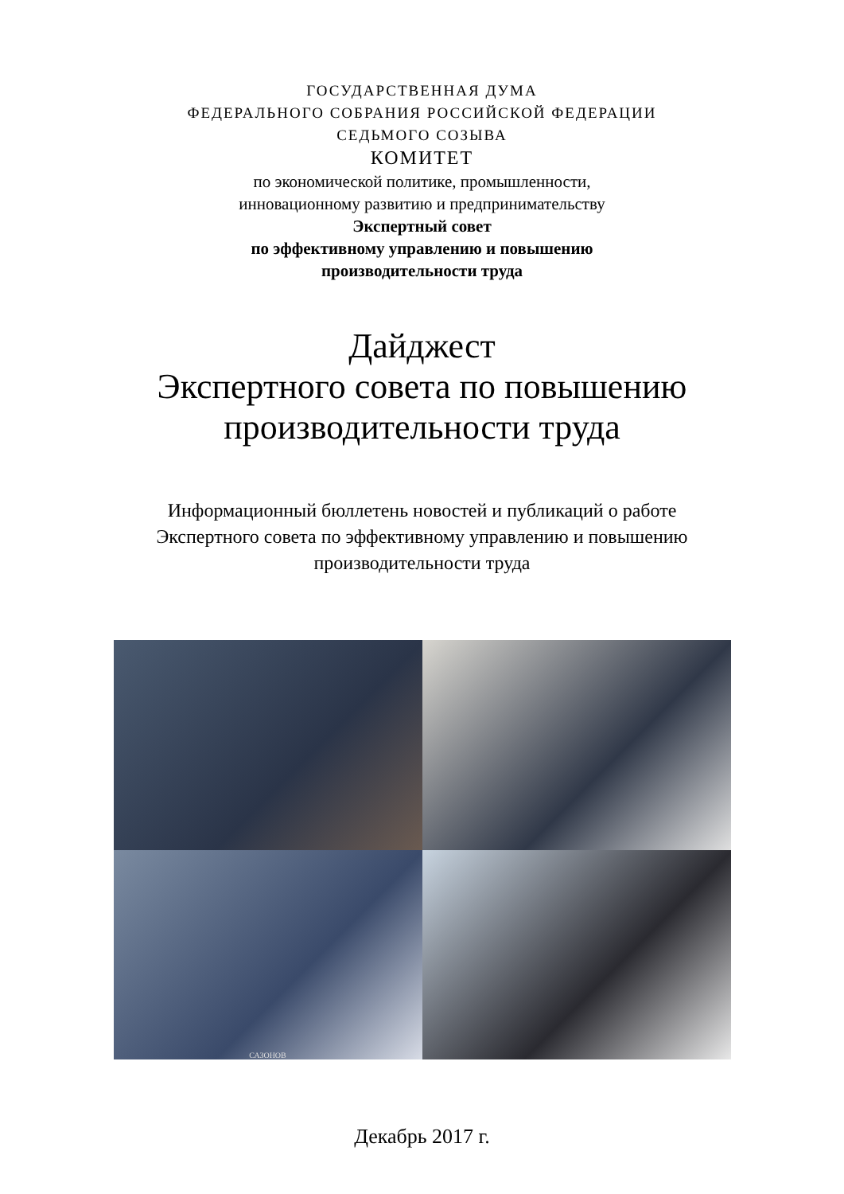ГОСУДАРСТВЕННАЯ ДУМА
ФЕДЕРАЛЬНОГО СОБРАНИЯ РОССИЙСКОЙ ФЕДЕРАЦИИ
СЕДЬМОГО СОЗЫВА
КОМИТЕТ
по экономической политике, промышленности,
инновационному развитию и предпринимательству
Экспертный совет
по эффективному управлению и повышению
производительности труда
Дайджест
Экспертного совета по повышению
производительности труда
Информационный бюллетень новостей и публикаций о работе
Экспертного совета по эффективному управлению и повышению
производительности труда
САЗОНОВ
Декабрь 2017 г.